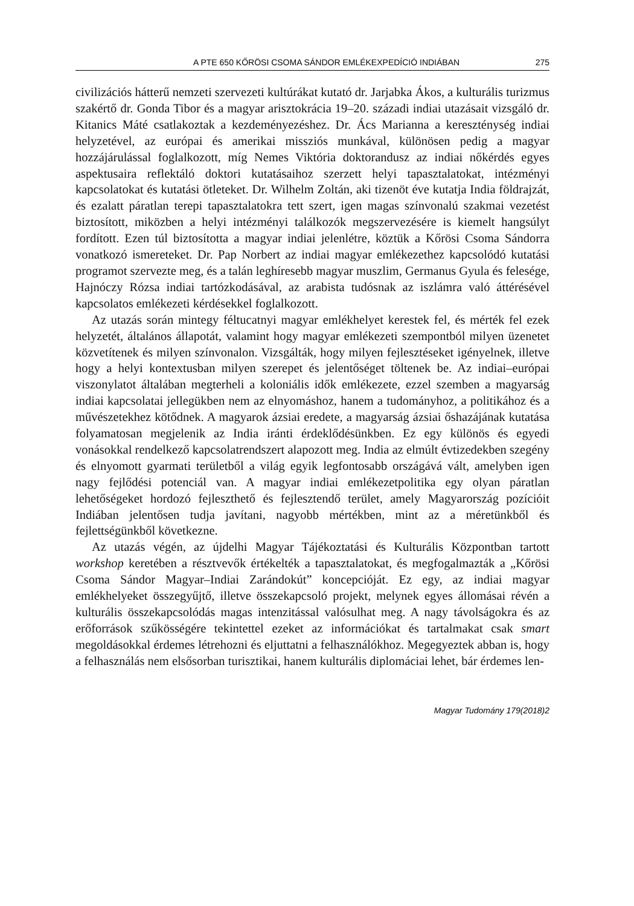A PTE 650 KŐRÖSI CSOMA SÁNDOR EMLÉKEXPEDÍCIÓ INDIÁBAN 275
civilizációs hátterű nemzeti szervezeti kultúrákat kutató dr. Jarjabka Ákos, a kulturális turizmus szakértő dr. Gonda Tibor és a magyar arisztokrácia 19–20. századi indiai utazásait vizsgáló dr. Kitanics Máté csatlakoztak a kezdeményezéshez. Dr. Ács Marianna a kereszténység indiai helyzetével, az európai és amerikai missziós munkával, különösen pedig a magyar hozzájárulással foglalkozott, míg Nemes Viktória doktorandusz az indiai nőkérdés egyes aspektusaira reflektáló doktori kutatásaihoz szerzett helyi tapasztalatokat, intézményi kapcsolatokat és kutatási ötleteket. Dr. Wilhelm Zoltán, aki tizenöt éve kutatja India földrajzát, és ezalatt páratlan terepi tapasztalatokra tett szert, igen magas színvonalú szakmai vezetést biztosított, miközben a helyi intézményi találkozók megszervezésére is kiemelt hangsúlyt fordított. Ezen túl biztosította a magyar indiai jelenlétre, köztük a Kőrösi Csoma Sándorra vonatkozó ismereteket. Dr. Pap Norbert az indiai magyar emlékezethez kapcsolódó kutatási programot szervezte meg, és a talán leghíresebb magyar muszlim, Germanus Gyula és felesége, Hajnóczy Rózsa indiai tartózkodásával, az arabista tudósnak az iszlámra való áttérésével kapcsolatos emlékezeti kérdésekkel foglalkozott.
Az utazás során mintegy féltucatnyi magyar emlékhelyet kerestek fel, és mérték fel ezek helyzetét, általános állapotát, valamint hogy magyar emlékezeti szempontból milyen üzenetet közvetítenek és milyen színvonalon. Vizsgálták, hogy milyen fejlesztéseket igényelnek, illetve hogy a helyi kontextusban milyen szerepet és jelentőséget töltenek be. Az indiai–európai viszonylatot általában megterheli a koloniális idők emlékezete, ezzel szemben a magyarság indiai kapcsolatai jellegükben nem az elnyomáshoz, hanem a tudományhoz, a politikához és a művészetekhez kötődnek. A magyarok ázsiai eredete, a magyarság ázsiai őshazájának kutatása folyamatosan megjelenik az India iránti érdeklődésünkben. Ez egy különös és egyedi vonásokkal rendelkező kapcsolatrendszert alapozott meg. India az elmúlt évtizedekben szegény és elnyomott gyarmati területből a világ egyik legfontosabb országává vált, amelyben igen nagy fejlődési potenciál van. A magyar indiai emlékezetpolitika egy olyan páratlan lehetőségeket hordozó fejleszthető és fejlesztendő terület, amely Magyarország pozícióit Indiában jelentősen tudja javítani, nagyobb mértékben, mint az a méretünkből és fejlettségünkből következne.
Az utazás végén, az újdelhi Magyar Tájékoztatási és Kulturális Központban tartott workshop keretében a résztvevők értékelték a tapasztalatokat, és megfogalmazták a „Kőrösi Csoma Sándor Magyar–Indiai Zarándokút” koncepcióját. Ez egy, az indiai magyar emlékhelyeket összegyűjtő, illetve összekapcsoló projekt, melynek egyes állomásai révén a kulturális összekapcsolódás magas intenzitással valósulhat meg. A nagy távolságokra és az erőforrások szűkösségére tekintettel ezeket az információkat és tartalmakat csak smart megoldásokkal érdemes létrehozni és eljuttatni a felhasználókhoz. Megegyeztek abban is, hogy a felhasználás nem elsősorban turisztikai, hanem kulturális diplomáciai lehet, bár érdemes len-
Magyar Tudomány 179(2018)2